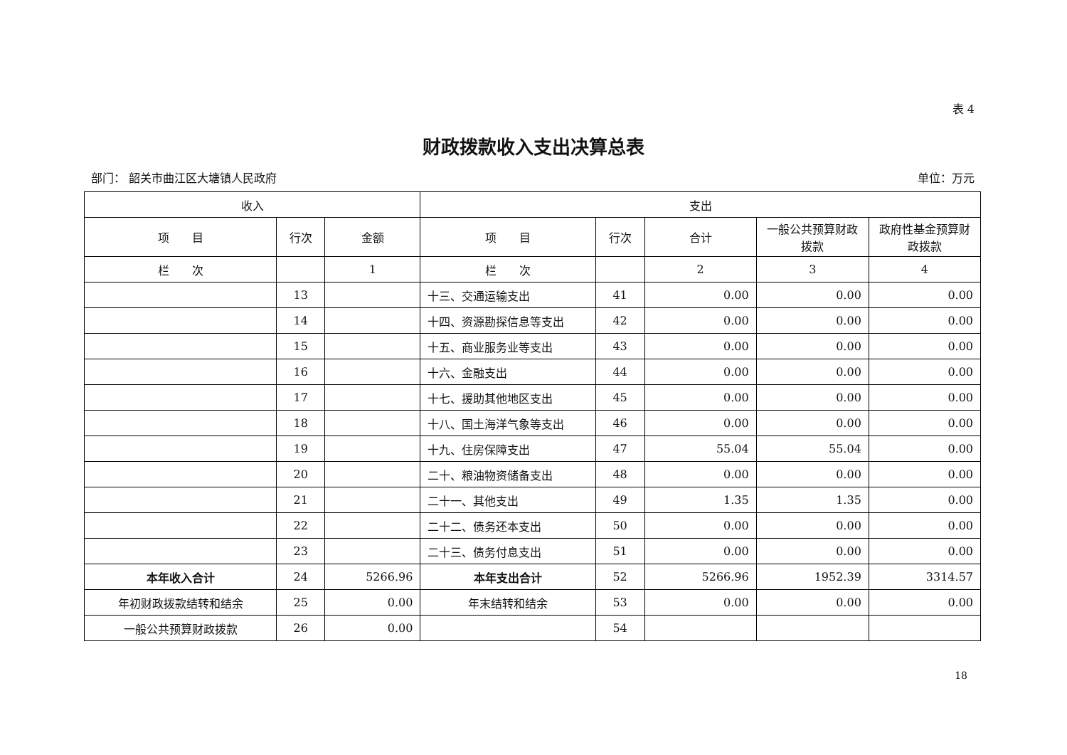表 4
财政拨款收入支出决算总表
部门： 韶关市曲江区大塘镇人民政府 单位：万元
| 收入 | | | 支出 | | | | |
| --- | --- | --- | --- | --- | --- | --- | --- |
| 项 目 | 行次 | 金额 | 项 目 | 行次 | 合计 | 一般公共预算财政拨款 | 政府性基金预算财政拨款 |
| 栏 次 | | 1 | 栏 次 | | 2 | 3 | 4 |
| | 13 | | 十三、交通运输支出 | 41 | 0.00 | 0.00 | 0.00 |
| | 14 | | 十四、资源勘探信息等支出 | 42 | 0.00 | 0.00 | 0.00 |
| | 15 | | 十五、商业服务业等支出 | 43 | 0.00 | 0.00 | 0.00 |
| | 16 | | 十六、金融支出 | 44 | 0.00 | 0.00 | 0.00 |
| | 17 | | 十七、援助其他地区支出 | 45 | 0.00 | 0.00 | 0.00 |
| | 18 | | 十八、国土海洋气象等支出 | 46 | 0.00 | 0.00 | 0.00 |
| | 19 | | 十九、住房保障支出 | 47 | 55.04 | 55.04 | 0.00 |
| | 20 | | 二十、粮油物资储备支出 | 48 | 0.00 | 0.00 | 0.00 |
| | 21 | | 二十一、其他支出 | 49 | 1.35 | 1.35 | 0.00 |
| | 22 | | 二十二、债务还本支出 | 50 | 0.00 | 0.00 | 0.00 |
| | 23 | | 二十三、债务付息支出 | 51 | 0.00 | 0.00 | 0.00 |
| 本年收入合计 | 24 | 5266.96 | 本年支出合计 | 52 | 5266.96 | 1952.39 | 3314.57 |
| 年初财政拨款结转和结余 | 25 | 0.00 | 年末结转和结余 | 53 | 0.00 | 0.00 | 0.00 |
| 一般公共预算财政拨款 | 26 | 0.00 | | 54 | | | |
18